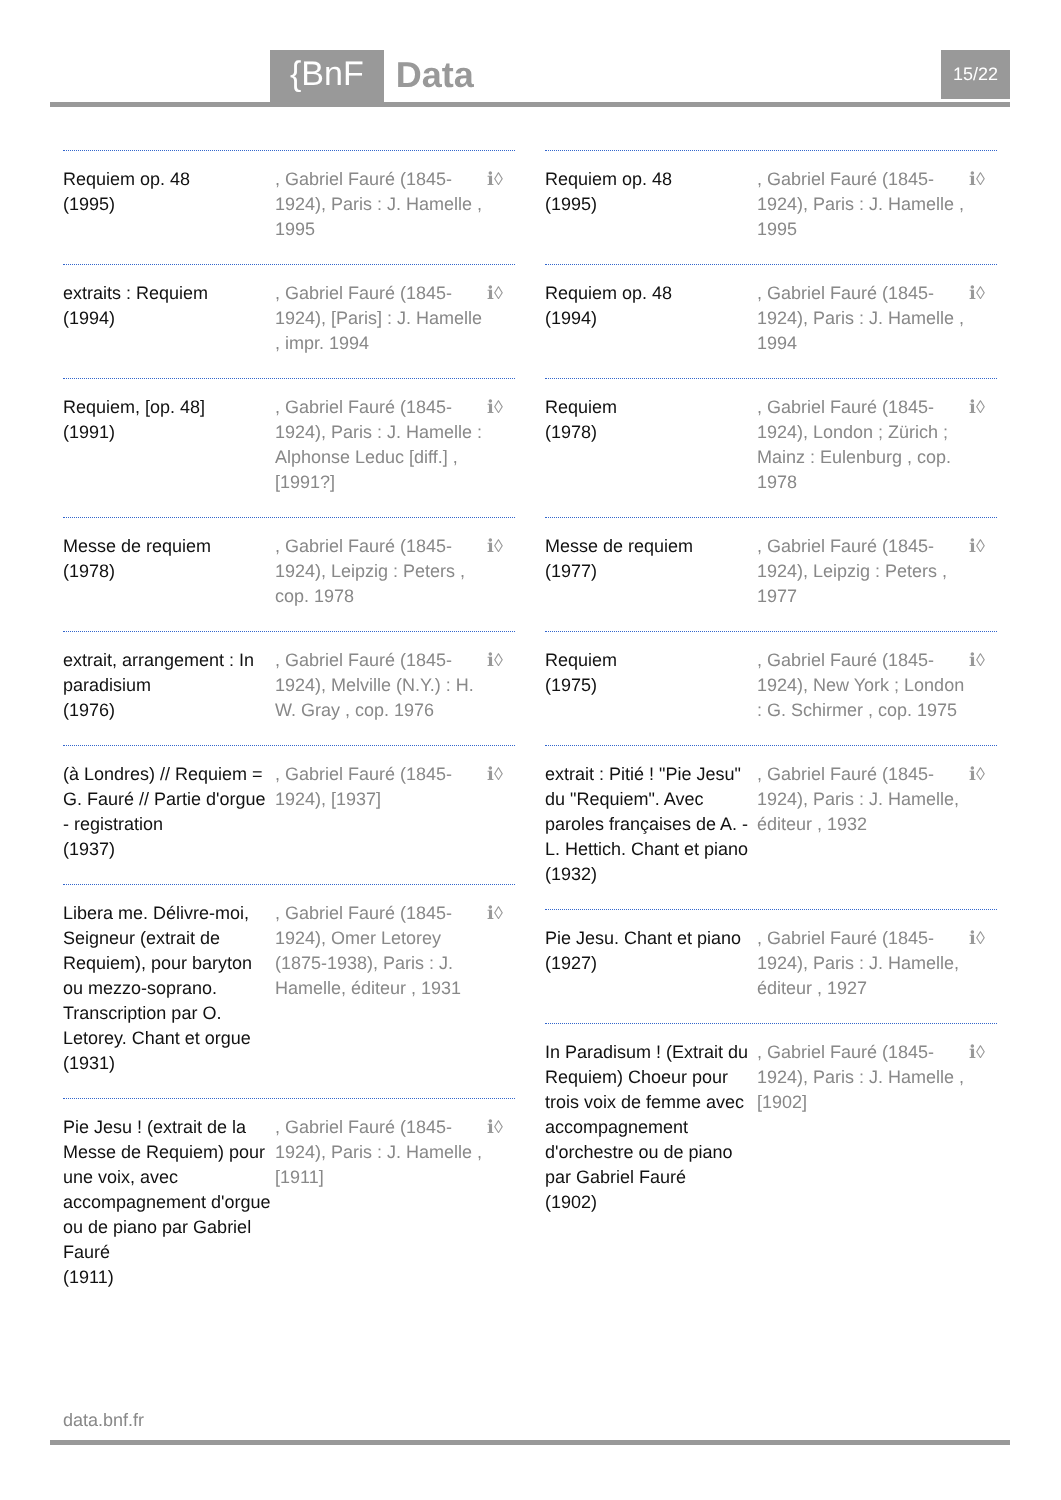{BnF Data 15/22
Requiem op. 48
(1995)
, Gabriel Fauré (1845-1924), Paris : J. Hamelle , 1995
ℹ◊
extraits : Requiem
(1994)
, Gabriel Fauré (1845-1924), [Paris] : J. Hamelle , impr. 1994
ℹ◊
Requiem, [op. 48]
(1991)
, Gabriel Fauré (1845-1924), Paris : J. Hamelle : Alphonse Leduc [diff.] , [1991?]
ℹ◊
Messe de requiem
(1978)
, Gabriel Fauré (1845-1924), Leipzig : Peters , cop. 1978
ℹ◊
extrait, arrangement : In paradisium
(1976)
, Gabriel Fauré (1845-1924), Melville (N.Y.) : H. W. Gray , cop. 1976
ℹ◊
(à Londres) // Requiem = G. Fauré // Partie d'orgue - registration
(1937)
, Gabriel Fauré (1845-1924), [1937]
ℹ◊
Libera me. Délivre-moi, Seigneur (extrait de Requiem), pour baryton ou mezzo-soprano. Transcription par O. Letorey. Chant et orgue
(1931)
, Gabriel Fauré (1845-1924), Omer Letorey (1875-1938), Paris : J. Hamelle, éditeur , 1931
ℹ◊
Pie Jesu ! (extrait de la Messe de Requiem) pour une voix, avec accompagnement d'orgue ou de piano par Gabriel Fauré
(1911)
, Gabriel Fauré (1845-1924), Paris : J. Hamelle , [1911]
ℹ◊
Requiem op. 48
(1995)
, Gabriel Fauré (1845-1924), Paris : J. Hamelle , 1995
ℹ◊
Requiem op. 48
(1994)
, Gabriel Fauré (1845-1924), Paris : J. Hamelle , 1994
ℹ◊
Requiem
(1978)
, Gabriel Fauré (1845-1924), London ; Zürich ; Mainz : Eulenburg , cop. 1978
ℹ◊
Messe de requiem
(1977)
, Gabriel Fauré (1845-1924), Leipzig : Peters , 1977
ℹ◊
Requiem
(1975)
, Gabriel Fauré (1845-1924), New York ; London : G. Schirmer , cop. 1975
ℹ◊
extrait : Pitié ! "Pie Jesu" du "Requiem". Avec paroles françaises de A. - L. Hettich. Chant et piano
(1932)
, Gabriel Fauré (1845-1924), Paris : J. Hamelle, éditeur , 1932
ℹ◊
Pie Jesu. Chant et piano
(1927)
, Gabriel Fauré (1845-1924), Paris : J. Hamelle, éditeur , 1927
ℹ◊
In Paradisum ! (Extrait du Requiem) Choeur pour trois voix de femme avec accompagnement d'orchestre ou de piano par Gabriel Fauré
(1902)
, Gabriel Fauré (1845-1924), Paris : J. Hamelle , [1902]
ℹ◊
data.bnf.fr